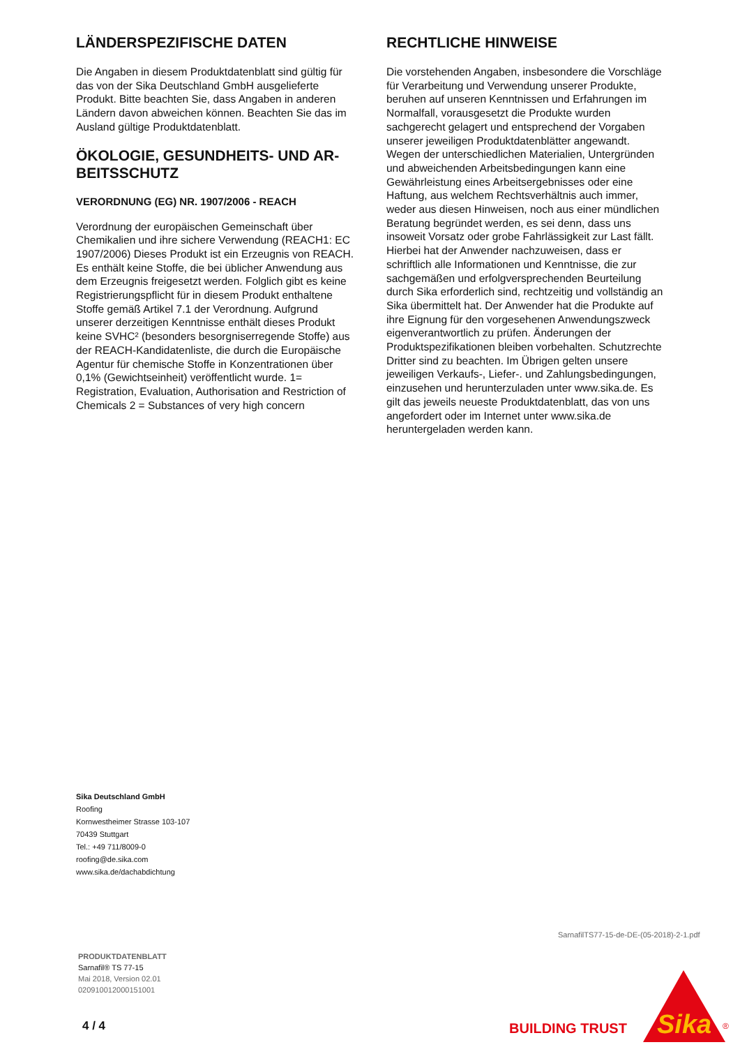LÄNDERSPEZIFISCHE DATEN
Die Angaben in diesem Produktdatenblatt sind gültig für das von der Sika Deutschland GmbH ausgelieferte Produkt. Bitte beachten Sie, dass Angaben in anderen Ländern davon abweichen können. Beachten Sie das im Ausland gültige Produktdatenblatt.
ÖKOLOGIE, GESUNDHEITS- UND AR-BEITSSCHUTZ
VERORDNUNG (EG) NR. 1907/2006 - REACH
Verordnung der europäischen Gemeinschaft über Chemikalien und ihre sichere Verwendung (REACH1: EC 1907/2006) Dieses Produkt ist ein Erzeugnis von REACH. Es enthält keine Stoffe, die bei üblicher Anwendung aus dem Erzeugnis freigesetzt werden. Folglich gibt es keine Registrierungspflicht für in diesem Produkt enthaltene Stoffe gemäß Artikel 7.1 der Verordnung. Aufgrund unserer derzeitigen Kenntnisse enthält dieses Produkt keine SVHC² (besonders besorgniserregende Stoffe) aus der REACH-Kandidatenliste, die durch die Europäische Agentur für chemische Stoffe in Konzentrationen über 0,1% (Gewichtseinheit) veröffentlicht wurde. 1= Registration, Evaluation, Authorisation and Restriction of Chemicals 2 = Substances of very high concern
RECHTLICHE HINWEISE
Die vorstehenden Angaben, insbesondere die Vorschläge für Verarbeitung und Verwendung unserer Produkte, beruhen auf unseren Kenntnissen und Erfahrungen im Normalfall, vorausgesetzt die Produkte wurden sachgerecht gelagert und entsprechend der Vorgaben unserer jeweiligen Produktdatenblätter angewandt. Wegen der unterschiedlichen Materialien, Untergründen und abweichenden Arbeitsbedingungen kann eine Gewährleistung eines Arbeitsergebnisses oder eine Haftung, aus welchem Rechtsverhältnis auch immer, weder aus diesen Hinweisen, noch aus einer mündlichen Beratung begründet werden, es sei denn, dass uns insoweit Vorsatz oder grobe Fahrlässigkeit zur Last fällt. Hierbei hat der Anwender nachzuweisen, dass er schriftlich alle Informationen und Kenntnisse, die zur sachgemäßen und erfolgversprechenden Beurteilung durch Sika erforderlich sind, rechtzeitig und vollständig an Sika übermittelt hat. Der Anwender hat die Produkte auf ihre Eignung für den vorgesehenen Anwendungszweck eigenverantwortlich zu prüfen. Änderungen der Produktspezifikationen bleiben vorbehalten. Schutzrechte Dritter sind zu beachten. Im Übrigen gelten unsere jeweiligen Verkaufs-, Liefer-. und Zahlungsbedingungen, einzusehen und herunterzuladen unter www.sika.de. Es gilt das jeweils neueste Produktdatenblatt, das von uns angefordert oder im Internet unter www.sika.de heruntergeladen werden kann.
Sika Deutschland GmbH
Roofing
Kornwestheimer Strasse 103-107
70439 Stuttgart
Tel.: +49 711/8009-0
roofing@de.sika.com
www.sika.de/dachabdichtung
SarnafilTS77-15-de-DE-(05-2018)-2-1.pdf
PRODUKTDATENBLATT
Sarnafil® TS 77-15
Mai 2018, Version 02.01
020910012000151001
4 / 4 BUILDING TRUST
Sika
®